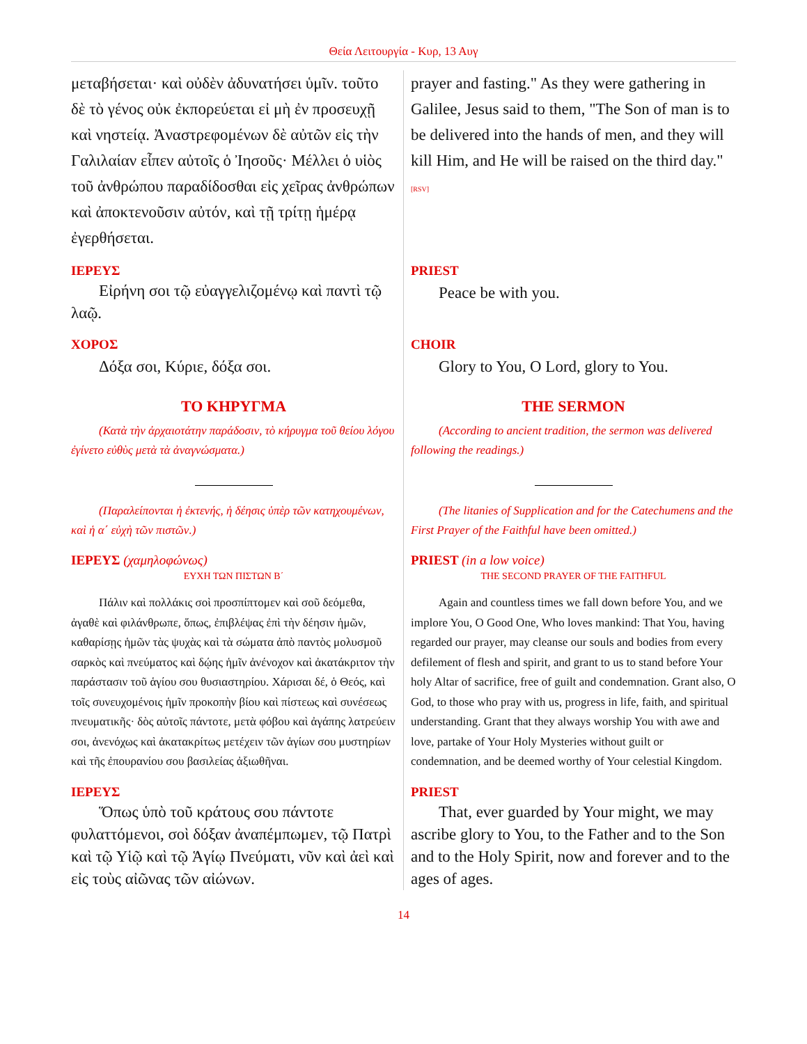Θεία Λειτουργία - Κυρ, 13 Αυγ
| μεταβήσεται· καὶ οὐδὲν ἀδυνατήσει ὑμῖν. τοῦτο δὲ τὸ γένος οὐκ ἐκπορεύεται εἰ μὴ ἐν προσευχῇ καὶ νηστείᾳ. Ἀναστρεφομένων δὲ αὐτῶν εἰς τὴν Γαλιλαίαν εἶπεν αὐτοῖς ὁ Ἰησοῦς· Μέλλει ὁ υἱὸς τοῦ ἀνθρώπου παραδίδοσθαι εἰς χεῖρας ἀνθρώπων καὶ ἀποκτενοῦσιν αὐτόν, καὶ τῇ τρίτῃ ἡμέρᾳ ἐγερθήσεται. | prayer and fasting." As they were gathering in Galilee, Jesus said to them, "The Son of man is to be delivered into the hands of men, and they will kill Him, and He will be raised on the third day." [RSV] |
| ΙΕΡΕΥΣ Εἰρήνη σοι τῷ εὐαγγελιζομένῳ καὶ παντὶ τῷ λαῷ. | PRIEST Peace be with you. |
| ΧΟΡΟΣ Δόξα σοι, Κύριε, δόξα σοι. | CHOIR Glory to You, O Lord, glory to You. |
| ΤΟ ΚΗΡΥΓΜΑ (Κατὰ τὴν ἀρχαιοτάτην παράδοσιν, τὸ κήρυγμα τοῦ θείου λόγου ἐγίνετο εὐθὺς μετὰ τὰ ἀναγνώσματα.) (Παραλείπονται ἡ ἐκτενής, ἡ δέησις ὑπὲρ τῶν κατηχουμένων, καὶ ἡ α΄ εὐχὴ τῶν πιστῶν.) | THE SERMON (According to ancient tradition, the sermon was delivered following the readings.) (The litanies of Supplication and for the Catechumens and the First Prayer of the Faithful have been omitted.) |
| ΙΕΡΕΥΣ (χαμηλοφώνως) ΕΥΧΗ ΤΩΝ ΠΙΣΤΩΝ Β΄ Πάλιν καὶ πολλάκις σοὶ προσπίπτομεν καὶ σοῦ δεόμεθα, ἀγαθὲ καὶ φιλάνθρωπε, ὅπως, ἐπιβλέψας ἐπὶ τὴν δέησιν ἡμῶν, καθαρίσῃς ἡμῶν τὰς ψυχὰς καὶ τὰ σώματα ἀπὸ παντὸς μολυσμοῦ σαρκὸς καὶ πνεύματος καὶ δῴης ἡμῖν ἀνένοχον καὶ ἀκατάκριτον τὴν παράστασιν τοῦ ἁγίου σου θυσιαστηρίου. Χάρισαι δέ, ὁ Θεός, καὶ τοῖς συνευχομένοις ἡμῖν προκοπὴν βίου καὶ πίστεως καὶ συνέσεως πνευματικῆς· δὸς αὐτοῖς πάντοτε, μετὰ φόβου καὶ ἀγάπης λατρεύειν σοι, ἀνενόχως καὶ ἀκατακρίτως μετέχειν τῶν ἁγίων σου μυστηρίων καὶ τῆς ἐπουρανίου σου βασιλείας ἀξιωθῆναι. | PRIEST (in a low voice) THE SECOND PRAYER OF THE FAITHFUL Again and countless times we fall down before You, and we implore You, O Good One, Who loves mankind: That You, having regarded our prayer, may cleanse our souls and bodies from every defilement of flesh and spirit, and grant to us to stand before Your holy Altar of sacrifice, free of guilt and condemnation. Grant also, O God, to those who pray with us, progress in life, faith, and spiritual understanding. Grant that they always worship You with awe and love, partake of Your Holy Mysteries without guilt or condemnation, and be deemed worthy of Your celestial Kingdom. |
| ΙΕΡΕΥΣ Ὅπως ὑπὸ τοῦ κράτους σου πάντοτε φυλαττόμενοι, σοὶ δόξαν ἀναπέμπωμεν, τῷ Πατρὶ καὶ τῷ Υἱῷ καὶ τῷ Ἁγίῳ Πνεύματι, νῦν καὶ ἀεὶ καὶ εἰς τοὺς αἰῶνας τῶν αἰώνων. | PRIEST That, ever guarded by Your might, we may ascribe glory to You, to the Father and to the Son and to the Holy Spirit, now and forever and to the ages of ages. |
14